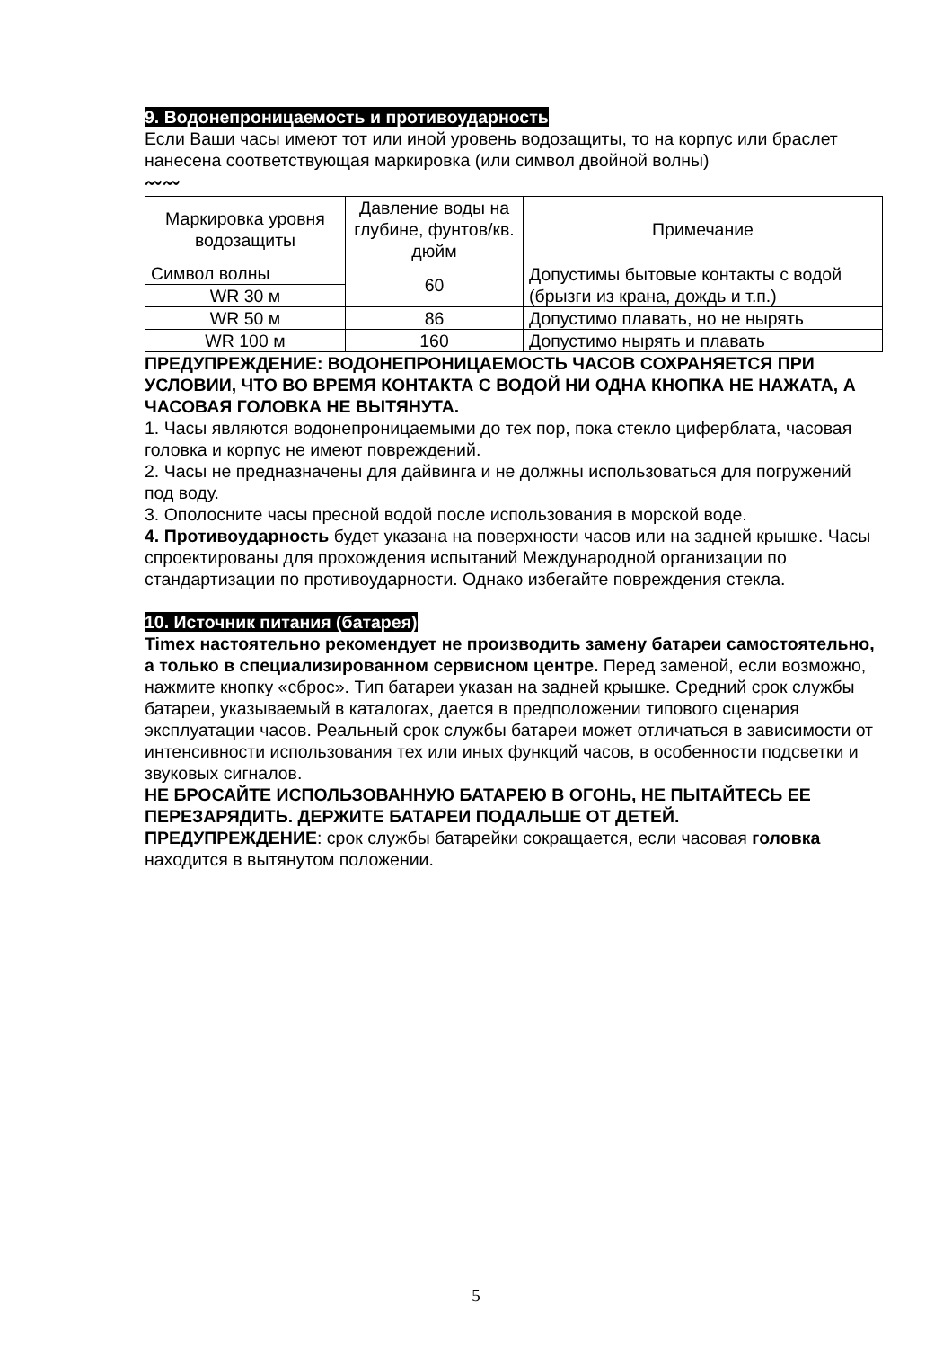9. Водонепроницаемость и противоударность
Если Ваши часы имеют тот или иной уровень водозащиты, то на корпус или браслет нанесена соответствующая маркировка (или символ двойной волны)
〰〰
| Маркировка уровня водозащиты | Давление воды на глубине, фунтов/кв. дюйм | Примечание |
| --- | --- | --- |
| Символ волны | 60 | Допустимы бытовые контакты с водой (брызги из крана, дождь и т.п.) |
| WR 30 м | | |
| WR 50 м | 86 | Допустимо плавать, но не нырять |
| WR 100 м | 160 | Допустимо нырять и плавать |
ПРЕДУПРЕЖДЕНИЕ: ВОДОНЕПРОНИЦАЕМОСТЬ ЧАСОВ СОХРАНЯЕТСЯ ПРИ УСЛОВИИ, ЧТО ВО ВРЕМЯ КОНТАКТА С ВОДОЙ НИ ОДНА КНОПКА НЕ НАЖАТА, А ЧАСОВАЯ ГОЛОВКА НЕ ВЫТЯНУТА.
1. Часы являются водонепроницаемыми до тех пор, пока стекло циферблата, часовая головка и корпус не имеют повреждений.
2. Часы не предназначены для дайвинга и не должны использоваться для погружений под воду.
3. Ополосните часы пресной водой после использования в морской воде.
4. Противоударность будет указана на поверхности часов или на задней крышке. Часы спроектированы для прохождения испытаний Международной организации по стандартизации по противоударности. Однако избегайте повреждения стекла.
10. Источник питания (батарея)
Timex настоятельно рекомендует не производить замену батареи самостоятельно, а только в специализированном сервисном центре. Перед заменой, если возможно, нажмите кнопку «сброс». Тип батареи указан на задней крышке. Средний срок службы батареи, указываемый в каталогах, дается в предположении типового сценария эксплуатации часов. Реальный срок службы батареи может отличаться в зависимости от интенсивности использования тех или иных функций часов, в особенности подсветки и звуковых сигналов.
НЕ БРОСАЙТЕ ИСПОЛЬЗОВАННУЮ БАТАРЕЮ В ОГОНЬ, НЕ ПЫТАЙТЕСЬ ЕЕ ПЕРЕЗАРЯДИТЬ. ДЕРЖИТЕ БАТАРЕИ ПОДАЛЬШЕ ОТ ДЕТЕЙ.
ПРЕДУПРЕЖДЕНИЕ: срок службы батарейки сокращается, если часовая головка находится в вытянутом положении.
5